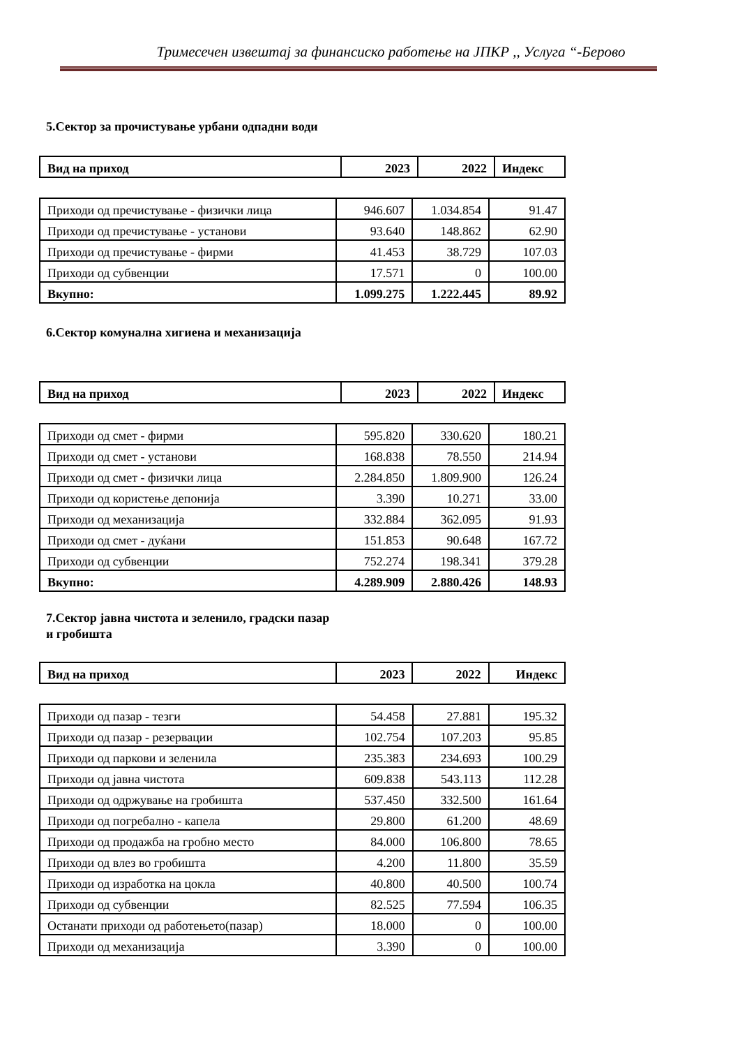Тримесечен извештај за финансиско работење на ЈПКР ,, Услуга “-Берово
5.Сектор за прочистување урбани одпадни води
| Вид на приход | 2023 | 2022 | Индекс |
| --- | --- | --- | --- |
| Приходи од пречистување - физички лица | 946.607 | 1.034.854 | 91.47 |
| Приходи од пречистување - установи | 93.640 | 148.862 | 62.90 |
| Приходи од пречистување - фирми | 41.453 | 38.729 | 107.03 |
| Приходи од субвенции | 17.571 | 0 | 100.00 |
| Вкупно: | 1.099.275 | 1.222.445 | 89.92 |
6.Сектор комунална хигиена и механизација
| Вид на приход | 2023 | 2022 | Индекс |
| --- | --- | --- | --- |
| Приходи од смет - фирми | 595.820 | 330.620 | 180.21 |
| Приходи од смет - установи | 168.838 | 78.550 | 214.94 |
| Приходи од смет - физички лица | 2.284.850 | 1.809.900 | 126.24 |
| Приходи од користење депонија | 3.390 | 10.271 | 33.00 |
| Приходи од механизација | 332.884 | 362.095 | 91.93 |
| Приходи од смет - дуќани | 151.853 | 90.648 | 167.72 |
| Приходи од субвенции | 752.274 | 198.341 | 379.28 |
| Вкупно: | 4.289.909 | 2.880.426 | 148.93 |
7.Сектор јавна чистота и зеленило, градски пазар и гробишта
| Вид на приход | 2023 | 2022 | Индекс |
| --- | --- | --- | --- |
| Приходи од пазар - тезги | 54.458 | 27.881 | 195.32 |
| Приходи од пазар - резервации | 102.754 | 107.203 | 95.85 |
| Приходи од паркови и зеленила | 235.383 | 234.693 | 100.29 |
| Приходи од јавна чистота | 609.838 | 543.113 | 112.28 |
| Приходи од одржување на гробишта | 537.450 | 332.500 | 161.64 |
| Приходи од погребално - капела | 29.800 | 61.200 | 48.69 |
| Приходи од продажба на гробно место | 84.000 | 106.800 | 78.65 |
| Приходи од влез во гробишта | 4.200 | 11.800 | 35.59 |
| Приходи од изработка на цокла | 40.800 | 40.500 | 100.74 |
| Приходи од субвенции | 82.525 | 77.594 | 106.35 |
| Останати приходи од работењето(пазар) | 18.000 | 0 | 100.00 |
| Приходи од механизација | 3.390 | 0 | 100.00 |